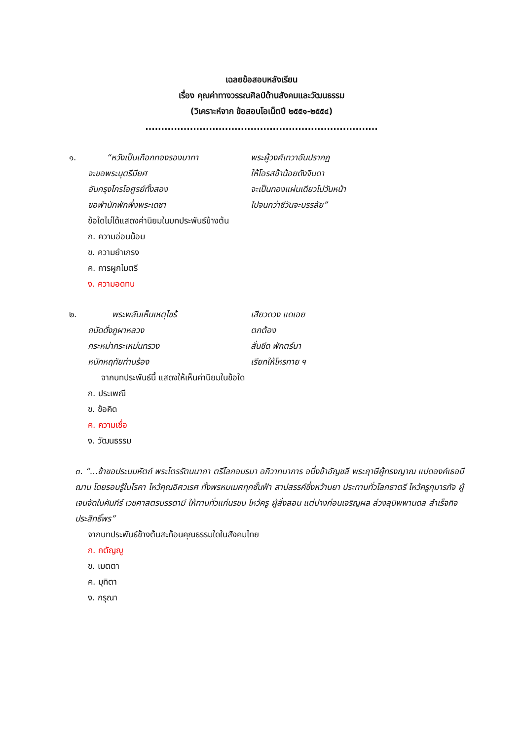เฉลยข้อสอบหลังเรียน
เรื่อง คุณค่าทางวรรณศิลป์ด้านสังคมและวัฒนธรรม
(วิเคราะห์จาก ข้อสอบโอเน็ตปี ๒๕๕๑-๒๕๕๔)
.........................................................................
๑. “หวังเป็นเกือกทองรองบาทา พระผู้วงศ์เทวาอันปรากฏ
จะขอพระบุตรีมียศ ให้โอรสข้าน้อยดังจินดา
อันกรุงไกรไอศูรย์ทั้งสอง จะเป็นทองแผ่นเดียวไปวันหน้า
ขอพำนักพักพึ่งพระเดชา ไปจนกว่าชีวันจะบรรลัย”
ข้อใดไม่ได้แสดงค่านิยมในบทประพันธ์ข้างต้น
ก. ความอ่อนน้อม
ข. ความยำเกรง
ค. การผูกไมตรี
ง. ความอดทน
๒. พระพลันเห็นเหตุไซร้ เสียวดวง แดเอย
ถนัดดั่งภูผาหลวง ตกต้อง
กระหม่ากระเหม่นทรวง สั่นซีด พักตร์นา
หนักหฤทัยท่านร้อง เรียกให้โหรทาย ฯ
จากบทประพันธ์นี้ แสดงให้เห็นค่านิยมในข้อใด
ก. ประเพณี
ข. ข้อคิด
ค. ความเชื่อ
ง. วัฒนธรรม
๓. “...ข้าขอประนมหัตถ์ พระไตรรัตนนาถา ตรีโลกอมรมา อภิวาทนาการ อนึ่งข้าอัญชลี พระฤาษีผู้ทรงญาณ แปดองค์เธอมีฌาน โดยรอบรู้ในโรคา ไหว้คุณอิศวเรศ ทั้งพรหมเมศทุกชั้นฟ้า สาปสรรค์ซึ่งหว้านยา ประทานทั่วโลกธาตรี ไหว้ครูกุมารภัจ ผู้เจนจัดในคัมภีร์ เวชศาสตรบรรดามี ให้ทานทั่วแก่นรชน ไหว้ครู ผู้สั่งสอน แต่ปางก่อนเจริญผล ล่วงลุนิพพานดล สำเร็จกิจประสิทธิ์พร”
จากบทประพันธ์ข้างต้นสะท้อนคุณธรรมใดในสังคมไทย
ก. กตัญญู
ข. เมตตา
ค. มุทิตา
ง. กรุณา